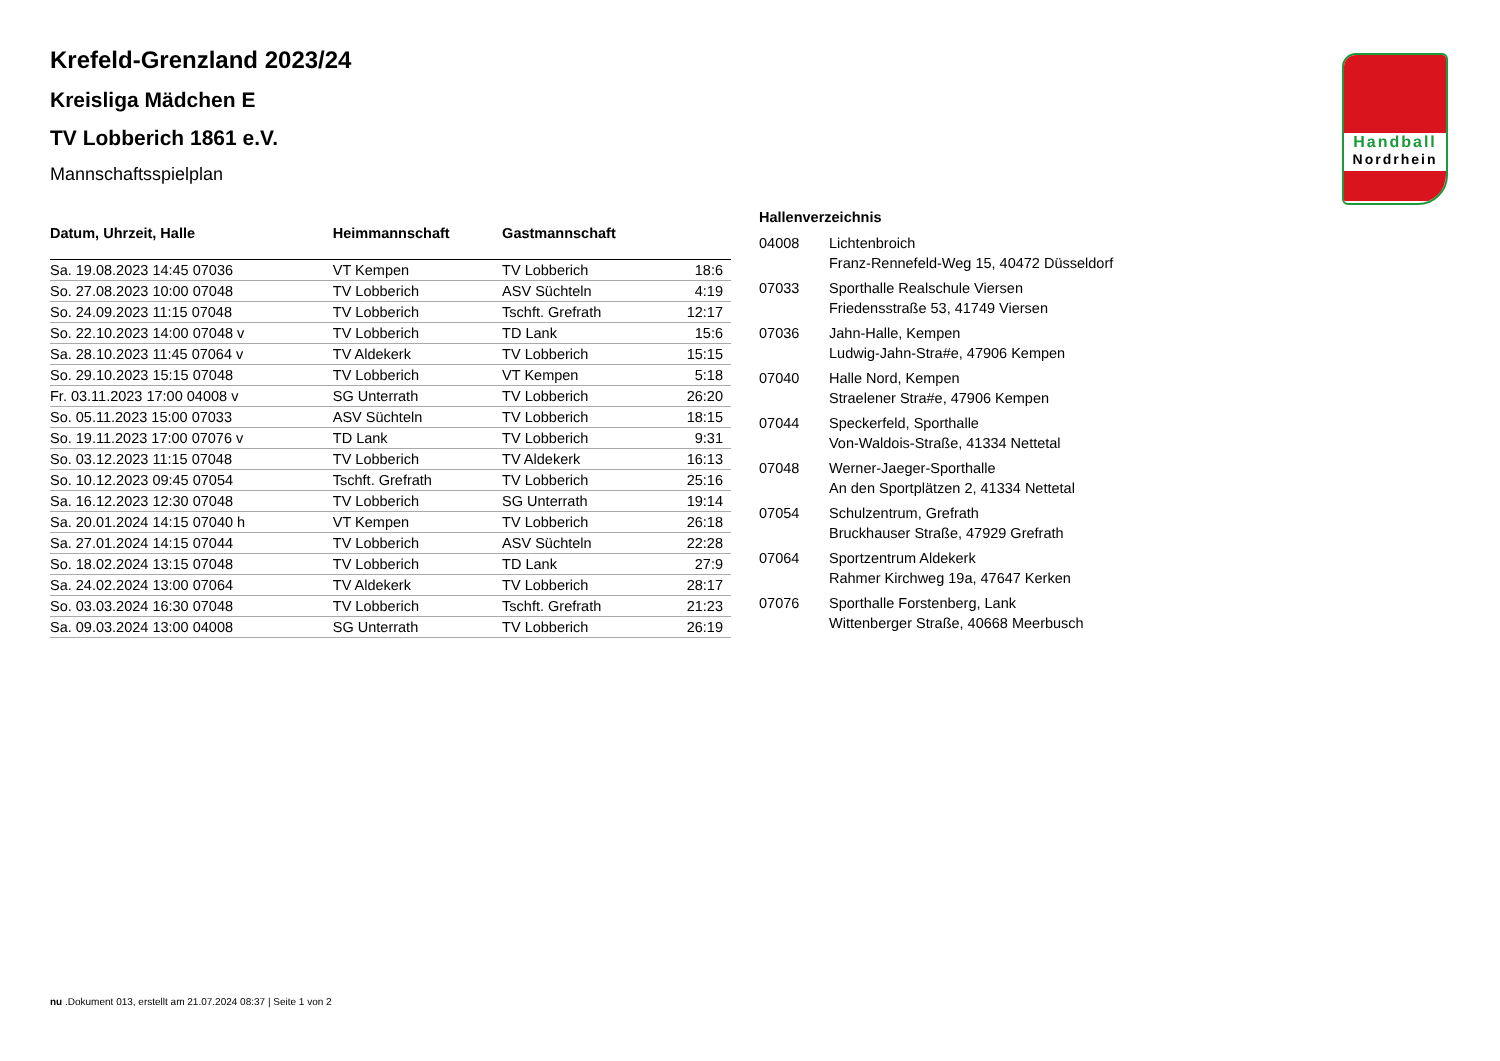Handball
Nordrhein
Krefeld-Grenzland 2023/24
Kreisliga Mädchen E
TV Lobberich 1861 e.V.
Mannschaftsspielplan
| Datum, Uhrzeit, Halle | Heimmannschaft | Gastmannschaft | |
| --- | --- | --- | --- |
| Sa. 19.08.2023 14:45 07036 | VT Kempen | TV Lobberich | 18:6 |
| So. 27.08.2023 10:00 07048 | TV Lobberich | ASV Süchteln | 4:19 |
| So. 24.09.2023 11:15 07048 | TV Lobberich | Tschft. Grefrath | 12:17 |
| So. 22.10.2023 14:00 07048 v | TV Lobberich | TD Lank | 15:6 |
| Sa. 28.10.2023 11:45 07064 v | TV Aldekerk | TV Lobberich | 15:15 |
| So. 29.10.2023 15:15 07048 | TV Lobberich | VT Kempen | 5:18 |
| Fr. 03.11.2023 17:00 04008 v | SG Unterrath | TV Lobberich | 26:20 |
| So. 05.11.2023 15:00 07033 | ASV Süchteln | TV Lobberich | 18:15 |
| So. 19.11.2023 17:00 07076 v | TD Lank | TV Lobberich | 9:31 |
| So. 03.12.2023 11:15 07048 | TV Lobberich | TV Aldekerk | 16:13 |
| So. 10.12.2023 09:45 07054 | Tschft. Grefrath | TV Lobberich | 25:16 |
| Sa. 16.12.2023 12:30 07048 | TV Lobberich | SG Unterrath | 19:14 |
| Sa. 20.01.2024 14:15 07040 h | VT Kempen | TV Lobberich | 26:18 |
| Sa. 27.01.2024 14:15 07044 | TV Lobberich | ASV Süchteln | 22:28 |
| So. 18.02.2024 13:15 07048 | TV Lobberich | TD Lank | 27:9 |
| Sa. 24.02.2024 13:00 07064 | TV Aldekerk | TV Lobberich | 28:17 |
| So. 03.03.2024 16:30 07048 | TV Lobberich | Tschft. Grefrath | 21:23 |
| Sa. 09.03.2024 13:00 04008 | SG Unterrath | TV Lobberich | 26:19 |
| Hallenverzeichnis | |
| --- | --- |
| 04008 | Lichtenbroich Franz-Rennefeld-Weg 15, 40472 Düsseldorf |
| 07033 | Sporthalle Realschule Viersen Friedensstraße 53, 41749 Viersen |
| 07036 | Jahn-Halle, Kempen Ludwig-Jahn-Stra#e, 47906 Kempen |
| 07040 | Halle Nord, Kempen Straelener Stra#e, 47906 Kempen |
| 07044 | Speckerfeld, Sporthalle Von-Waldois-Straße, 41334 Nettetal |
| 07048 | Werner-Jaeger-Sporthalle An den Sportplätzen 2, 41334 Nettetal |
| 07054 | Schulzentrum, Grefrath Bruckhauser Straße, 47929 Grefrath |
| 07064 | Sportzentrum Aldekerk Rahmer Kirchweg 19a, 47647 Kerken |
| 07076 | Sporthalle Forstenberg, Lank Wittenberger Straße, 40668 Meerbusch |
nu .Dokument 013, erstellt am 21.07.2024 08:37 | Seite 1 von 2